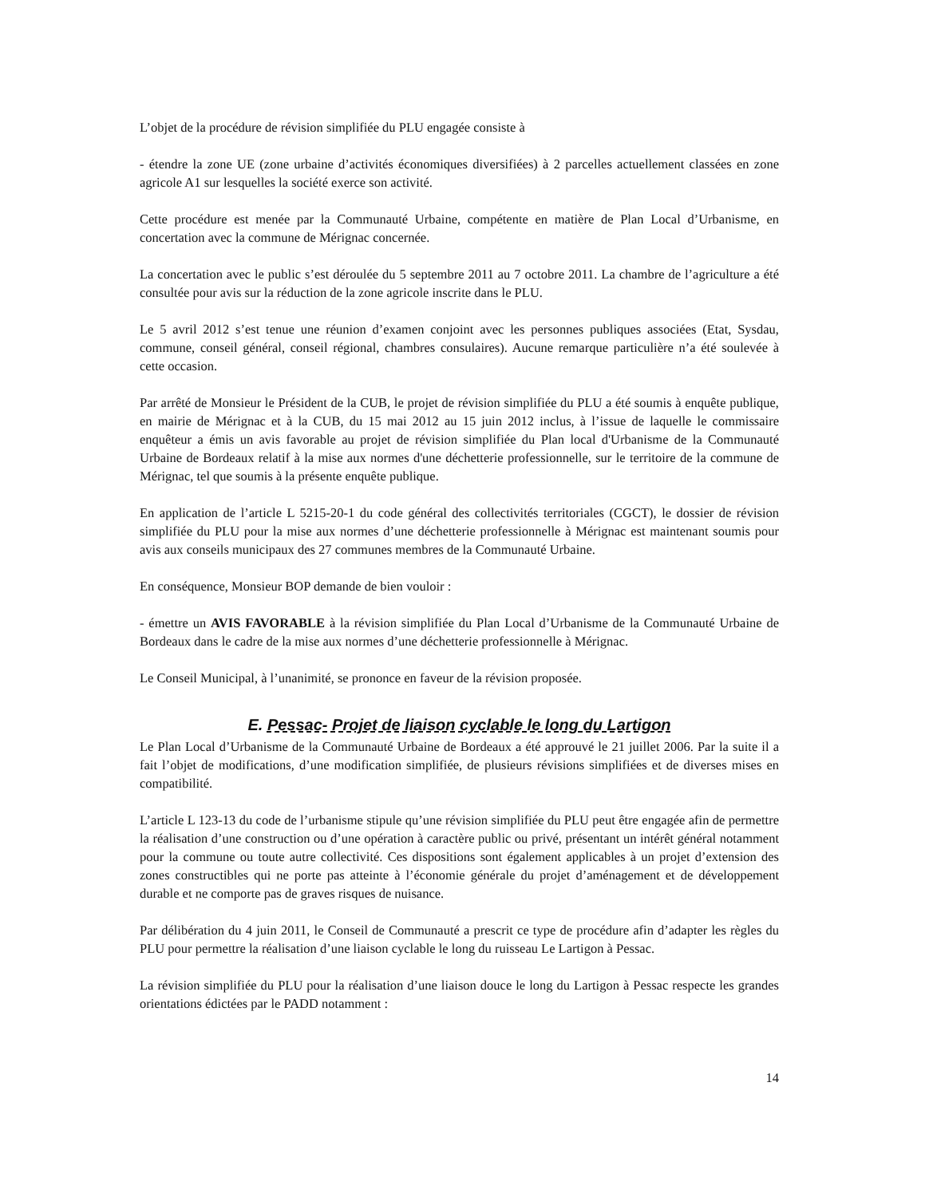L’objet de la procédure de révision simplifiée du PLU engagée consiste à
- étendre la zone UE (zone urbaine d’activités économiques diversifiées) à 2 parcelles actuellement classées en zone agricole A1 sur lesquelles la société exerce son activité.
Cette procédure est menée par la Communauté Urbaine, compétente en matière de Plan Local d’Urbanisme, en concertation avec la commune de Mérignac concernée.
La concertation avec le public s’est déroulée du 5 septembre 2011 au 7 octobre 2011. La chambre de l’agriculture a été consultée pour avis sur la réduction de la zone agricole inscrite dans le PLU.
Le 5 avril 2012 s’est tenue une réunion d’examen conjoint avec les personnes publiques associées (Etat, Sysdau, commune, conseil général, conseil régional, chambres consulaires). Aucune remarque particulière n’a été soulevée à cette occasion.
Par arrêté de Monsieur le Président de la CUB, le projet de révision simplifiée du PLU a été soumis à enquête publique, en mairie de Mérignac et à la CUB, du 15 mai 2012 au 15 juin 2012 inclus, à l’issue de laquelle le commissaire enquêteur a émis un avis favorable au projet de révision simplifiée du Plan local d'Urbanisme de la Communauté Urbaine de Bordeaux relatif à la mise aux normes d'une déchetterie professionnelle, sur le territoire de la commune de Mérignac, tel que soumis à la présente enquête publique.
En application de l’article L 5215-20-1 du code général des collectivités territoriales (CGCT), le dossier de révision simplifiée du PLU pour la mise aux normes d’une déchetterie professionnelle à Mérignac est maintenant soumis pour avis aux conseils municipaux des 27 communes membres de la Communauté Urbaine.
En conséquence, Monsieur BOP demande de bien vouloir :
- émettre un AVIS FAVORABLE à la révision simplifiée du Plan Local d’Urbanisme de la Communauté Urbaine de Bordeaux dans le cadre de la mise aux normes d’une déchetterie professionnelle à Mérignac.
Le Conseil Municipal, à l’unanimité, se prononce en faveur de la révision proposée.
E. Pessac- Projet de liaison cyclable le long du Lartigon
Le Plan Local d’Urbanisme de la Communauté Urbaine de Bordeaux a été approuvé le 21 juillet 2006. Par la suite il a fait l’objet de modifications, d’une modification simplifiée, de plusieurs révisions simplifiées et de diverses mises en compatibilité.
L’article L 123-13 du code de l’urbanisme stipule qu’une révision simplifiée du PLU peut être engagée afin de permettre la réalisation d’une construction ou d’une opération à caractère public ou privé, présentant un intérêt général notamment pour la commune ou toute autre collectivité. Ces dispositions sont également applicables à un projet d’extension des zones constructibles qui ne porte pas atteinte à l’économie générale du projet d’aménagement et de développement durable et ne comporte pas de graves risques de nuisance.
Par délibération du 4 juin 2011, le Conseil de Communauté a prescrit ce type de procédure afin d’adapter les règles du PLU pour permettre la réalisation d’une liaison cyclable le long du ruisseau Le Lartigon à Pessac.
La révision simplifiée du PLU pour la réalisation d’une liaison douce le long du Lartigon à Pessac respecte les grandes orientations édictées par le PADD notamment :
14